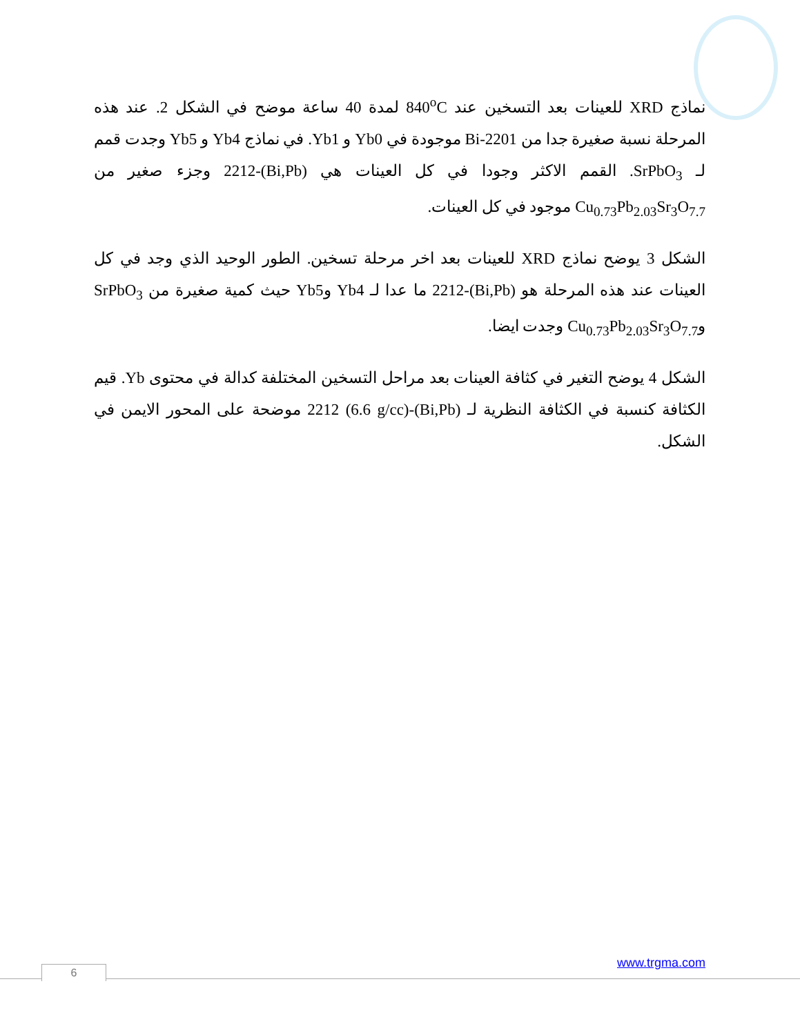نماذج XRD للعينات بعد التسخين عند 840<sup>o</sup>C لمدة 40 ساعة موضح في الشكل 2. عند هذه المرحلة نسبة صغيرة جدا من Bi-2201 موجودة في Yb0 و Yb1. في نماذج Yb4 و Yb5 وجدت قمم لـ SrPbO<sub>3</sub>. القمم الاكثر وجودا في كل العينات هي (Bi,Pb)-2212 وجزء صغير من Cu<sub>0.73</sub>Pb<sub>2.03</sub>Sr<sub>3</sub>O<sub>7.7</sub> موجود في كل العينات.
الشكل 3 يوضح نماذج XRD للعينات بعد اخر مرحلة تسخين. الطور الوحيد الذي وجد في كل العينات عند هذه المرحلة هو (Bi,Pb)-2212 ما عدا لـ Yb4 وYb5 حيث كمية صغيرة من SrPbO<sub>3</sub> وCu<sub>0.73</sub>Pb<sub>2.03</sub>Sr<sub>3</sub>O<sub>7.7</sub> وجدت ايضا.
الشكل 4 يوضح التغير في كثافة العينات بعد مراحل التسخين المختلفة كدالة في محتوى Yb. قيم الكثافة كنسبة في الكثافة النظرية لـ (Bi,Pb)-2212 (6.6 g/cc) موضحة على المحور الايمن في الشكل.
www.trgma.com
6